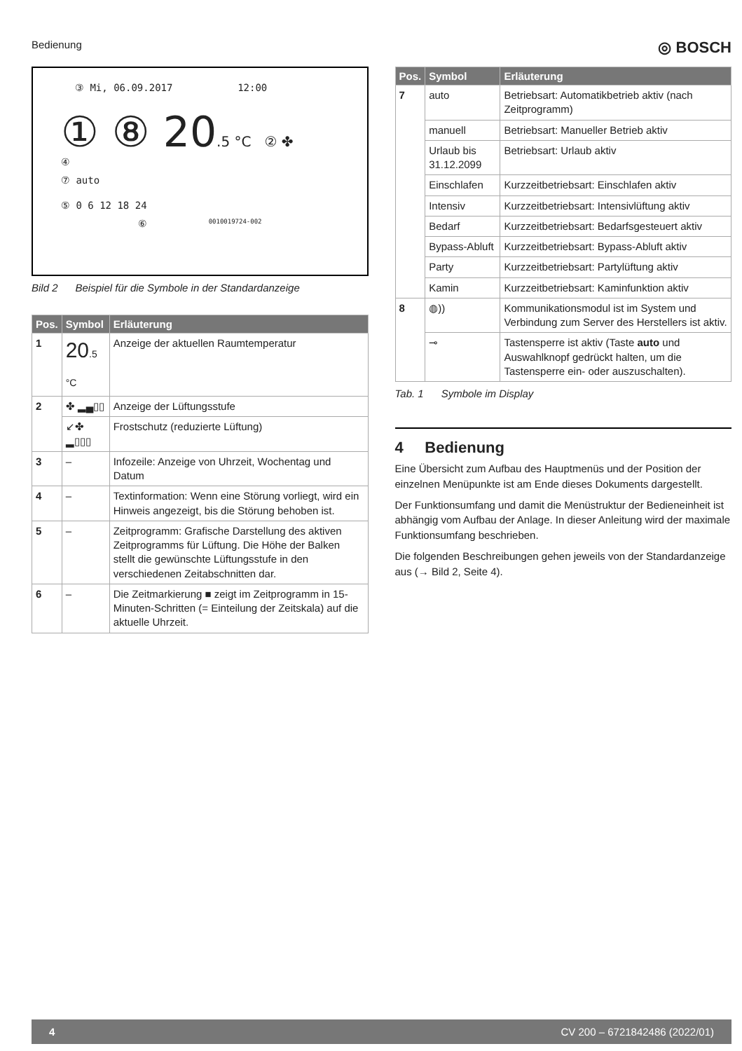Bedienung ◎ BOSCH
③ Mi, 06.09.2017 12:00
① ⑧ 20.5 °C ② ✤
④
⑦ auto
⑤ 0 6 12 18 24
⑥ 0010019724-002
Bild 2 Beispiel für die Symbole in der Standardanzeige
| Pos. | Symbol | Erläuterung |
| --- | --- | --- |
| 1 | 20 .5 °C | Anzeige der aktuellen Raumtemperatur |
| 2 | ✤ ▂▄▯▯ | Anzeige der Lüftungsstufe |
| | ↙✤ ▂▯▯▯ | Frostschutz (reduzierte Lüftung) |
| 3 | – | Infozeile: Anzeige von Uhrzeit, Wochentag und Datum |
| 4 | – | Textinformation: Wenn eine Störung vorliegt, wird ein Hinweis angezeigt, bis die Störung behoben ist. |
| 5 | – | Zeitprogramm: Grafische Darstellung des aktiven Zeitprogramms für Lüftung. Die Höhe der Balken stellt die gewünschte Lüftungsstufe in den verschiedenen Zeitabschnitten dar. |
| 6 | – | Die Zeitmarkierung ■ zeigt im Zeitprogramm in 15-Minuten-Schritten (= Einteilung der Zeitskala) auf die aktuelle Uhrzeit. |
| Pos. | Symbol | Erläuterung |
| --- | --- | --- |
| 7 | auto | Betriebsart: Automatikbetrieb aktiv (nach Zeitprogramm) |
| | manuell | Betriebsart: Manueller Betrieb aktiv |
| | Urlaub bis 31.12.2099 | Betriebsart: Urlaub aktiv |
| | Einschlafen | Kurzzeitbetriebsart: Einschlafen aktiv |
| | Intensiv | Kurzzeitbetriebsart: Intensivlüftung aktiv |
| | Bedarf | Kurzzeitbetriebsart: Bedarfsgesteuert aktiv |
| | Bypass-Abluft | Kurzzeitbetriebsart: Bypass-Abluft aktiv |
| | Party | Kurzzeitbetriebsart: Partylüftung aktiv |
| | Kamin | Kurzzeitbetriebsart: Kaminfunktion aktiv |
| 8 | ◍)) | Kommunikationsmodul ist im System und Verbindung zum Server des Herstellers ist aktiv. |
| | ⊸ | Tastensperre ist aktiv (Taste auto und Auswahlknopf gedrückt halten, um die Tastensperre ein- oder auszuschalten). |
Tab. 1 Symbole im Display
4 Bedienung
Eine Übersicht zum Aufbau des Hauptmenüs und der Position der einzelnen Menüpunkte ist am Ende dieses Dokuments dargestellt.
Der Funktionsumfang und damit die Menüstruktur der Bedieneinheit ist abhängig vom Aufbau der Anlage. In dieser Anleitung wird der maximale Funktionsumfang beschrieben.
Die folgenden Beschreibungen gehen jeweils von der Standardanzeige aus (→ Bild 2, Seite 4).
4 CV 200 – 6721842486 (2022/01)